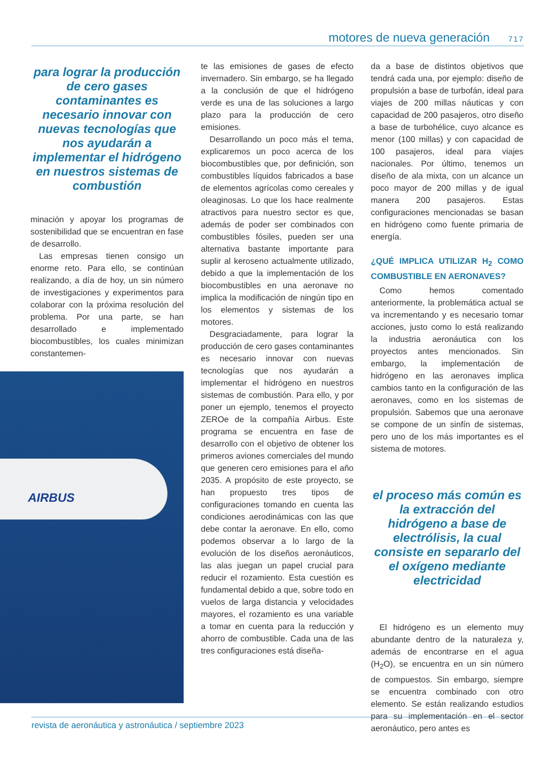motores de nueva generación 717
para lograr la producción de cero gases contaminantes es necesario innovar con nuevas tecnologías que nos ayudarán a implementar el hidrógeno en nuestros sistemas de combustión
minación y apoyar los programas de sostenibilidad que se encuentran en fase de desarrollo.
Las empresas tienen consigo un enorme reto. Para ello, se continúan realizando, a día de hoy, un sin número de investigaciones y experimentos para colaborar con la próxima resolución del problema. Por una parte, se han desarrollado e implementado biocombustibles, los cuales minimizan constantemen-
AIRBUS
te las emisiones de gases de efecto invernadero. Sin embargo, se ha llegado a la conclusión de que el hidrógeno verde es una de las soluciones a largo plazo para la producción de cero emisiones.
Desarrollando un poco más el tema, explicaremos un poco acerca de los biocombustibles que, por definición, son combustibles líquidos fabricados a base de elementos agrícolas como cereales y oleaginosas. Lo que los hace realmente atractivos para nuestro sector es que, además de poder ser combinados con combustibles fósiles, pueden ser una alternativa bastante importante para suplir al keroseno actualmente utilizado, debido a que la implementación de los biocombustibles en una aeronave no implica la modificación de ningún tipo en los elementos y sistemas de los motores.
Desgraciadamente, para lograr la producción de cero gases contaminantes es necesario innovar con nuevas tecnologías que nos ayudarán a implementar el hidrógeno en nuestros sistemas de combustión. Para ello, y por poner un ejemplo, tenemos el proyecto ZEROe de la compañía Airbus. Este programa se encuentra en fase de desarrollo con el objetivo de obtener los primeros aviones comerciales del mundo que generen cero emisiones para el año 2035. A propósito de este proyecto, se han propuesto tres tipos de configuraciones tomando en cuenta las condiciones aerodinámicas con las que debe contar la aeronave. En ello, como podemos observar a lo largo de la evolución de los diseños aeronáuticos, las alas juegan un papel crucial para reducir el rozamiento. Esta cuestión es fundamental debido a que, sobre todo en vuelos de larga distancia y velocidades mayores, el rozamiento es una variable a tomar en cuenta para la reducción y ahorro de combustible. Cada una de las tres configuraciones está diseña-
da a base de distintos objetivos que tendrá cada una, por ejemplo: diseño de propulsión a base de turbofán, ideal para viajes de 200 millas náuticas y con capacidad de 200 pasajeros, otro diseño a base de turbohélice, cuyo alcance es menor (100 millas) y con capacidad de 100 pasajeros, ideal para viajes nacionales. Por último, tenemos un diseño de ala mixta, con un alcance un poco mayor de 200 millas y de igual manera 200 pasajeros. Estas configuraciones mencionadas se basan en hidrógeno como fuente primaria de energía.
¿QUÉ IMPLICA UTILIZAR H<sub>2</sub> COMO COMBUSTIBLE EN AERONAVES?
Como hemos comentado anteriormente, la problemática actual se va incrementando y es necesario tomar acciones, justo como lo está realizando la industria aeronáutica con los proyectos antes mencionados. Sin embargo, la implementación de hidrógeno en las aeronaves implica cambios tanto en la configuración de las aeronaves, como en los sistemas de propulsión. Sabemos que una aeronave se compone de un sinfín de sistemas, pero uno de los más importantes es el sistema de motores.
el proceso más común es la extracción del hidrógeno a base de electrólisis, la cual consiste en separarlo del el oxígeno mediante electricidad
El hidrógeno es un elemento muy abundante dentro de la naturaleza y, además de encontrarse en el agua (H<sub>2</sub>O), se encuentra en un sin número de compuestos. Sin embargo, siempre se encuentra combinado con otro elemento. Se están realizando estudios para su implementación en el sector aeronáutico, pero antes es
revista de aeronáutica y astronáutica / septiembre 2023